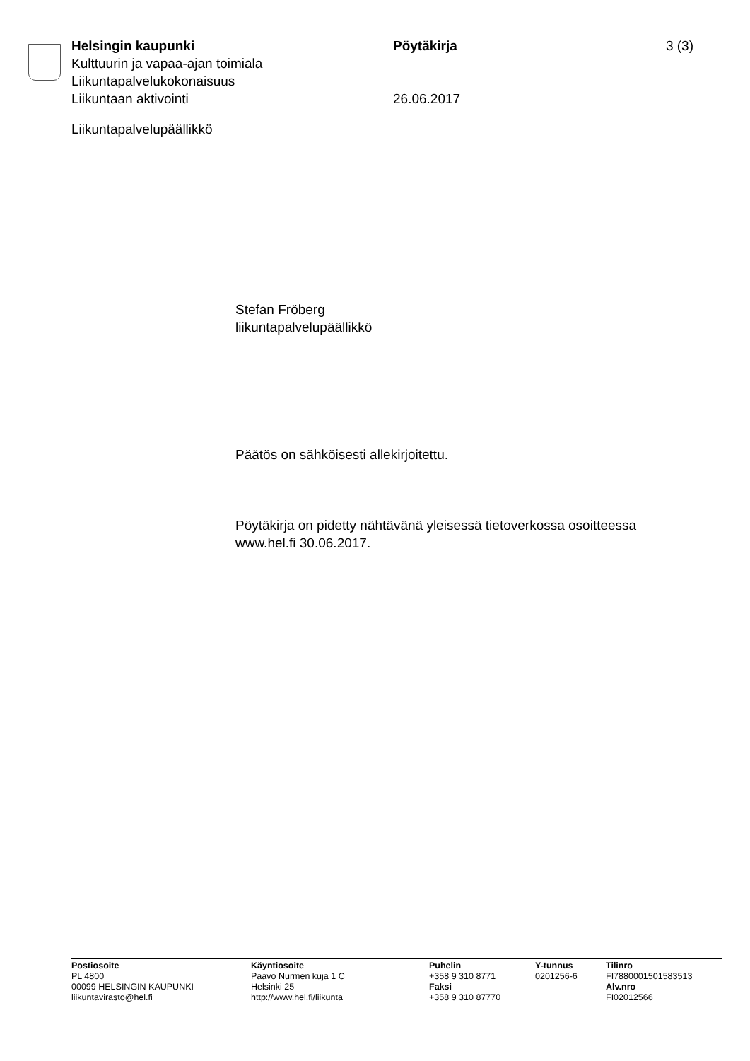Helsingin kaupunki Pöytäkirja 3 (3)
Kulttuurin ja vapaa-ajan toimiala
Liikuntapalvelukokonaisuus
Liikuntaan aktivointi 26.06.2017
Liikuntapalvelupäällikkö
Stefan Fröberg
liikuntapalvelupäällikkö
Päätös on sähköisesti allekirjoitettu.
Pöytäkirja on pidetty nähtävänä yleisessä tietoverkossa osoitteessa
www.hel.fi 30.06.2017.
Postiosoite
PL 4800
00099 HELSINGIN KAUPUNKI
liikuntavirasto@hel.fi
Käyntiosoite
Paavo Nurmen kuja 1 C
Helsinki 25
http://www.hel.fi/liikunta
Puhelin
+358 9 310 8771
Faksi
+358 9 310 87770
Y-tunnus
0201256-6
Tilinro
FI7880001501583513
Alv.nro
FI02012566